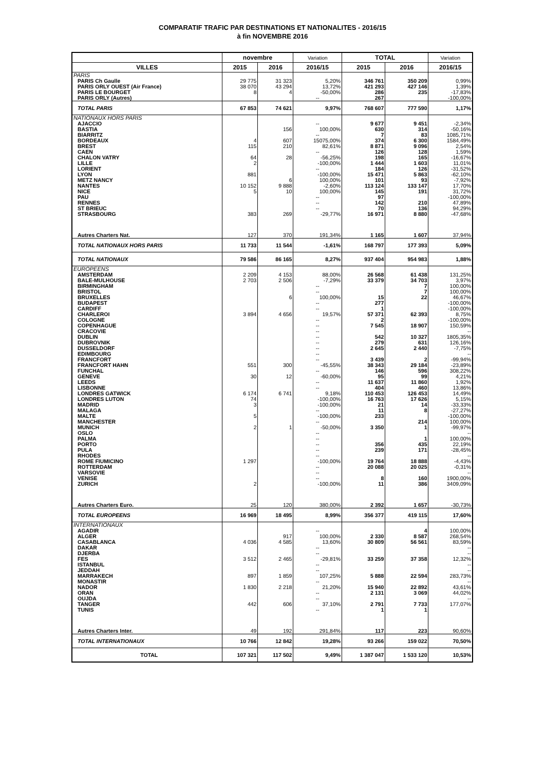COMPARATIF TRAFIC PAR DESTINATIONS ET NATIONALITES - 2016/15
à fin NOVEMBRE 2016
| | novembre | | Variation | TOTAL | | Variation |
| --- | --- | --- | --- | --- | --- | --- |
| VILLES | 2015 | 2016 | 2016/15 | 2015 | 2016 | 2016/15 |
| PARIS | | | | | | |
| PARIS Ch Gaulle | 29 775 | 31 323 | 5,20% | 346 761 | 350 209 | 0,99% |
| PARIS ORLY OUEST (Air France) | 38 070 | 43 294 | 13,72% | 421 293 | 427 146 | 1,39% |
| PARIS LE BOURGET | 8 | 4 | -50,00% | 286 | 235 | -17,83% |
| PARIS ORLY (Autres) | | | -- | 267 | | -100,00% |
| TOTAL PARIS | 67 853 | 74 621 | 9,97% | 768 607 | 777 590 | 1,17% |
| NATIONAUX HORS PARIS | | | | | | |
| AJACCIO | | | -- | 9 677 | 9 451 | -2,34% |
| BASTIA | | 156 | 100,00% | 630 | 314 | -50,16% |
| BIARRITZ | | | -- | 7 | 83 | 1085,71% |
| BORDEAUX | 4 | 607 | 15075,00% | 374 | 6 300 | 1584,49% |
| BREST | 115 | 210 | 82,61% | 8 871 | 9 096 | 2,54% |
| CAEN | | | -- | 126 | 128 | 1,59% |
| CHALON VATRY | 64 | 28 | -56,25% | 198 | 165 | -16,67% |
| LILLE | 2 | | -100,00% | 1 444 | 1 603 | 11,01% |
| LORIENT | | | -- | 184 | 126 | -31,52% |
| LYON | 881 | | -100,00% | 15 471 | 5 863 | -62,10% |
| METZ NANCY | | 6 | 100,00% | 101 | 93 | -7,92% |
| NANTES | 10 152 | 9 888 | -2,60% | 113 124 | 133 147 | 17,70% |
| NICE | 5 | 10 | 100,00% | 145 | 191 | 31,72% |
| PAU | | | -- | 97 | | -100,00% |
| RENNES | | | -- | 142 | 210 | 47,89% |
| ST BRIEUC | | | -- | 70 | 136 | 94,29% |
| STRASBOURG | 383 | 269 | -29,77% | 16 971 | 8 880 | -47,68% |
| Autres Charters Nat. | 127 | 370 | 191,34% | 1 165 | 1 607 | 37,94% |
| TOTAL NATIONAUX HORS PARIS | 11 733 | 11 544 | -1,61% | 168 797 | 177 393 | 5,09% |
| TOTAL NATIONAUX | 79 586 | 86 165 | 8,27% | 937 404 | 954 983 | 1,88% |
| EUROPEENS | | | | | | |
| AMSTERDAM | 2 209 | 4 153 | 88,00% | 26 568 | 61 438 | 131,25% |
| BALE-MULHOUSE | 2 703 | 2 506 | -7,29% | 33 379 | 34 703 | 3,97% |
| BIRMINGHAM | | | -- | | 7 | 100,00% |
| BRISTOL | | | -- | | 7 | 100,00% |
| BRUXELLES | | 6 | 100,00% | 15 | 22 | 46,67% |
| BUDAPEST | | | -- | 277 | | -100,00% |
| CARDIFF | | | -- | 1 | | -100,00% |
| CHARLEROI | 3 894 | 4 656 | 19,57% | 57 371 | 62 393 | 8,75% |
| COLOGNE | | | -- | 2 | | -100,00% |
| COPENHAGUE | | | -- | 7 545 | 18 907 | 150,59% |
| CRACOVIE | | | -- | | | -- |
| DUBLIN | | | -- | 542 | 10 327 | 1805,35% |
| DUBROVNIK | | | -- | 279 | 631 | 126,16% |
| DUSSELDORF | | | -- | 2 645 | 2 440 | -7,75% |
| EDIMBOURG | | | -- | | | -- |
| FRANCFORT | | | -- | 3 439 | 2 | -99,94% |
| FRANCFORT HAHN | 551 | 300 | -45,55% | 38 343 | 29 184 | -23,89% |
| FUNCHAL | | | -- | 146 | 596 | 308,22% |
| GENEVE | 30 | 12 | -60,00% | 95 | 99 | 4,21% |
| LEEDS | | | -- | 11 637 | 11 860 | 1,92% |
| LISBONNE | | | -- | 404 | 460 | 13,86% |
| LONDRES GATWICK | 6 174 | 6 741 | 9,18% | 110 453 | 126 453 | 14,49% |
| LONDRES LUTON | 74 | | -100,00% | 16 763 | 17 626 | 5,15% |
| MADRID | 3 | | -100,00% | 21 | 14 | -33,33% |
| MALAGA | | | -- | 11 | 8 | -27,27% |
| MALTE | 5 | | -100,00% | 233 | | -100,00% |
| MANCHESTER | | | -- | | 214 | 100,00% |
| MUNICH | 2 | 1 | -50,00% | 3 350 | 1 | -99,97% |
| OSLO | | | -- | | | -- |
| PALMA | | | -- | | 1 | 100,00% |
| PORTO | | | -- | 356 | 435 | 22,19% |
| PULA | | | -- | 239 | 171 | -28,45% |
| RHODES | | | -- | | | -- |
| ROME FIUMICINO | 1 297 | | -100,00% | 19 764 | 18 888 | -4,43% |
| ROTTERDAM | | | -- | 20 088 | 20 025 | -0,31% |
| VARSOVIE | | | -- | | | -- |
| VENISE | | | -- | 8 | 160 | 1900,00% |
| ZURICH | 2 | | -100,00% | 11 | 386 | 3409,09% |
| Autres Charters Euro. | 25 | 120 | 380,00% | 2 392 | 1 657 | -30,73% |
| TOTAL EUROPEENS | 16 969 | 18 495 | 8,99% | 356 377 | 419 115 | 17,60% |
| INTERNATIONAUX | | | | | | |
| AGADIR | | | -- | | 4 | 100,00% |
| ALGER | | 917 | 100,00% | 2 330 | 8 587 | 268,54% |
| CASABLANCA | 4 036 | 4 585 | 13,60% | 30 809 | 56 561 | 83,59% |
| DAKAR | | | -- | | | -- |
| DJERBA | | | -- | | | -- |
| FES | 3 512 | 2 465 | -29,81% | 33 259 | 37 358 | 12,32% |
| ISTANBUL | | | -- | | | -- |
| JEDDAH | | | -- | | | -- |
| MARRAKECH | 897 | 1 859 | 107,25% | 5 888 | 22 594 | 283,73% |
| MONASTIR | | | -- | | | -- |
| NADOR | 1 830 | 2 218 | 21,20% | 15 940 | 22 892 | 43,61% |
| ORAN | | | -- | 2 131 | 3 069 | 44,02% |
| OUJDA | | | -- | | | -- |
| TANGER | 442 | 606 | 37,10% | 2 791 | 7 733 | 177,07% |
| TUNIS | | | -- | 1 | 1 | |
| Autres Charters Inter. | 49 | 192 | 291,84% | 117 | 223 | 90,60% |
| TOTAL INTERNATIONAUX | 10 766 | 12 842 | 19,28% | 93 266 | 159 022 | 70,50% |
| TOTAL | 107 321 | 117 502 | 9,49% | 1 387 047 | 1 533 120 | 10,53% |